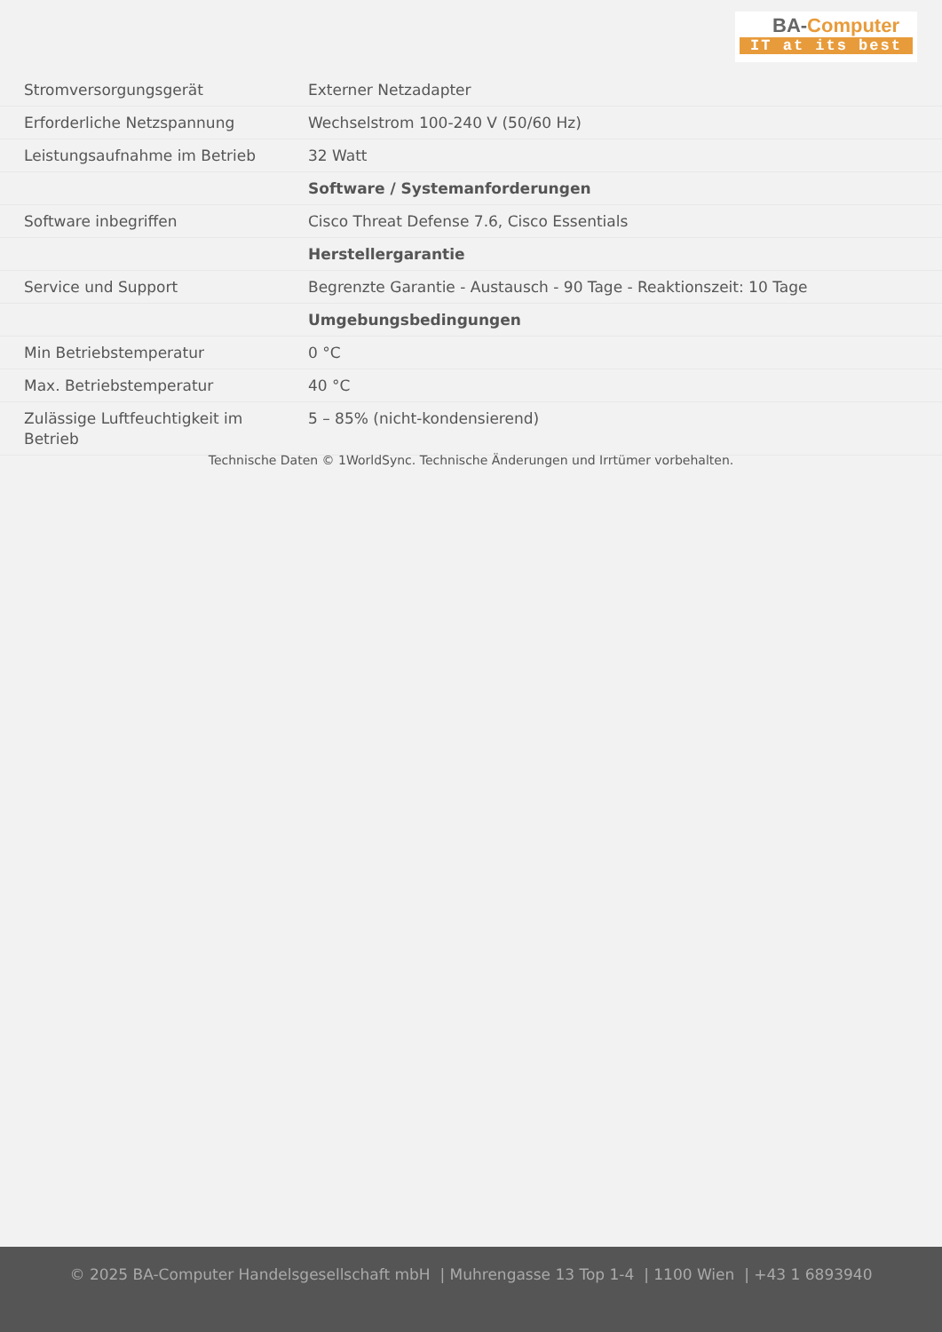BA-Computer
IT at its best
| Stromversorgungsgerät | Externer Netzadapter |
| Erforderliche Netzspannung | Wechselstrom 100-240 V (50/60 Hz) |
| Leistungsaufnahme im Betrieb | 32 Watt |
| | Software / Systemanforderungen |
| Software inbegriffen | Cisco Threat Defense 7.6, Cisco Essentials |
| | Herstellergarantie |
| Service und Support | Begrenzte Garantie - Austausch - 90 Tage - Reaktionszeit: 10 Tage |
| | Umgebungsbedingungen |
| Min Betriebstemperatur | 0 °C |
| Max. Betriebstemperatur | 40 °C |
| Zulässige Luftfeuchtigkeit im Betrieb | 5 – 85% (nicht-kondensierend) |
Technische Daten © 1WorldSync. Technische Änderungen und Irrtümer vorbehalten.
© 2025 BA-Computer Handelsgesellschaft mbH | Muhrengasse 13 Top 1-4 | 1100 Wien | +43 1 6893940